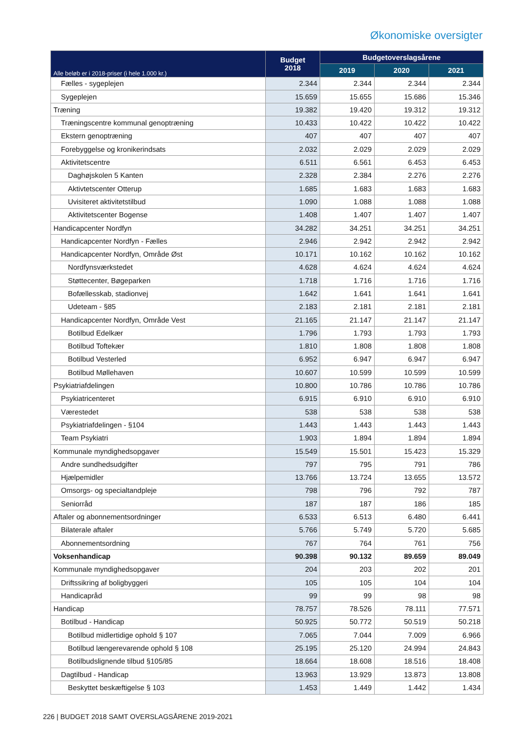Økonomiske oversigter
| Alle beløb er i 2018-priser (i hele 1.000 kr.) | Budget 2018 | Budgetoverslagsårene | | |
| --- | --- | --- | --- | --- |
| | | 2019 | 2020 | 2021 |
| Fælles - sygeplejen | 2.344 | 2.344 | 2.344 | 2.344 |
| Sygeplejen | 15.659 | 15.655 | 15.686 | 15.346 |
| Træning | 19.382 | 19.420 | 19.312 | 19.312 |
| Træningscentre kommunal genoptræning | 10.433 | 10.422 | 10.422 | 10.422 |
| Ekstern genoptræning | 407 | 407 | 407 | 407 |
| Forebyggelse og kronikerindsats | 2.032 | 2.029 | 2.029 | 2.029 |
| Aktivitetscentre | 6.511 | 6.561 | 6.453 | 6.453 |
| Daghøjskolen 5 Kanten | 2.328 | 2.384 | 2.276 | 2.276 |
| Aktivtetscenter Otterup | 1.685 | 1.683 | 1.683 | 1.683 |
| Uvisiteret aktivitetstilbud | 1.090 | 1.088 | 1.088 | 1.088 |
| Aktivitetscenter Bogense | 1.408 | 1.407 | 1.407 | 1.407 |
| Handicapcenter Nordfyn | 34.282 | 34.251 | 34.251 | 34.251 |
| Handicapcenter Nordfyn - Fælles | 2.946 | 2.942 | 2.942 | 2.942 |
| Handicapcenter Nordfyn, Område Øst | 10.171 | 10.162 | 10.162 | 10.162 |
| Nordfynsværkstedet | 4.628 | 4.624 | 4.624 | 4.624 |
| Støttecenter, Bøgeparken | 1.718 | 1.716 | 1.716 | 1.716 |
| Bofællesskab, stadionvej | 1.642 | 1.641 | 1.641 | 1.641 |
| Udeteam - §85 | 2.183 | 2.181 | 2.181 | 2.181 |
| Handicapcenter Nordfyn, Område Vest | 21.165 | 21.147 | 21.147 | 21.147 |
| Botilbud Edelkær | 1.796 | 1.793 | 1.793 | 1.793 |
| Botilbud Toftekær | 1.810 | 1.808 | 1.808 | 1.808 |
| Botilbud Vesterled | 6.952 | 6.947 | 6.947 | 6.947 |
| Botilbud Møllehaven | 10.607 | 10.599 | 10.599 | 10.599 |
| Psykiatriafdelingen | 10.800 | 10.786 | 10.786 | 10.786 |
| Psykiatricenteret | 6.915 | 6.910 | 6.910 | 6.910 |
| Værestedet | 538 | 538 | 538 | 538 |
| Psykiatriafdelingen - §104 | 1.443 | 1.443 | 1.443 | 1.443 |
| Team Psykiatri | 1.903 | 1.894 | 1.894 | 1.894 |
| Kommunale myndighedsopgaver | 15.549 | 15.501 | 15.423 | 15.329 |
| Andre sundhedsudgifter | 797 | 795 | 791 | 786 |
| Hjælpemidler | 13.766 | 13.724 | 13.655 | 13.572 |
| Omsorgs- og specialtandpleje | 798 | 796 | 792 | 787 |
| Seniorråd | 187 | 187 | 186 | 185 |
| Aftaler og abonnementsordninger | 6.533 | 6.513 | 6.480 | 6.441 |
| Bilaterale aftaler | 5.766 | 5.749 | 5.720 | 5.685 |
| Abonnementsordning | 767 | 764 | 761 | 756 |
| Voksenhandicap | 90.398 | 90.132 | 89.659 | 89.049 |
| Kommunale myndighedsopgaver | 204 | 203 | 202 | 201 |
| Driftssikring af boligbyggeri | 105 | 105 | 104 | 104 |
| Handicapråd | 99 | 99 | 98 | 98 |
| Handicap | 78.757 | 78.526 | 78.111 | 77.571 |
| Botilbud - Handicap | 50.925 | 50.772 | 50.519 | 50.218 |
| Botilbud midlertidige ophold § 107 | 7.065 | 7.044 | 7.009 | 6.966 |
| Botilbud længerevarende ophold § 108 | 25.195 | 25.120 | 24.994 | 24.843 |
| Botilbudslignende tilbud §105/85 | 18.664 | 18.608 | 18.516 | 18.408 |
| Dagtilbud - Handicap | 13.963 | 13.929 | 13.873 | 13.808 |
| Beskyttet beskæftigelse § 103 | 1.453 | 1.449 | 1.442 | 1.434 |
226 | BUDGET 2018 SAMT OVERSLAGSÅRENE 2019-2021